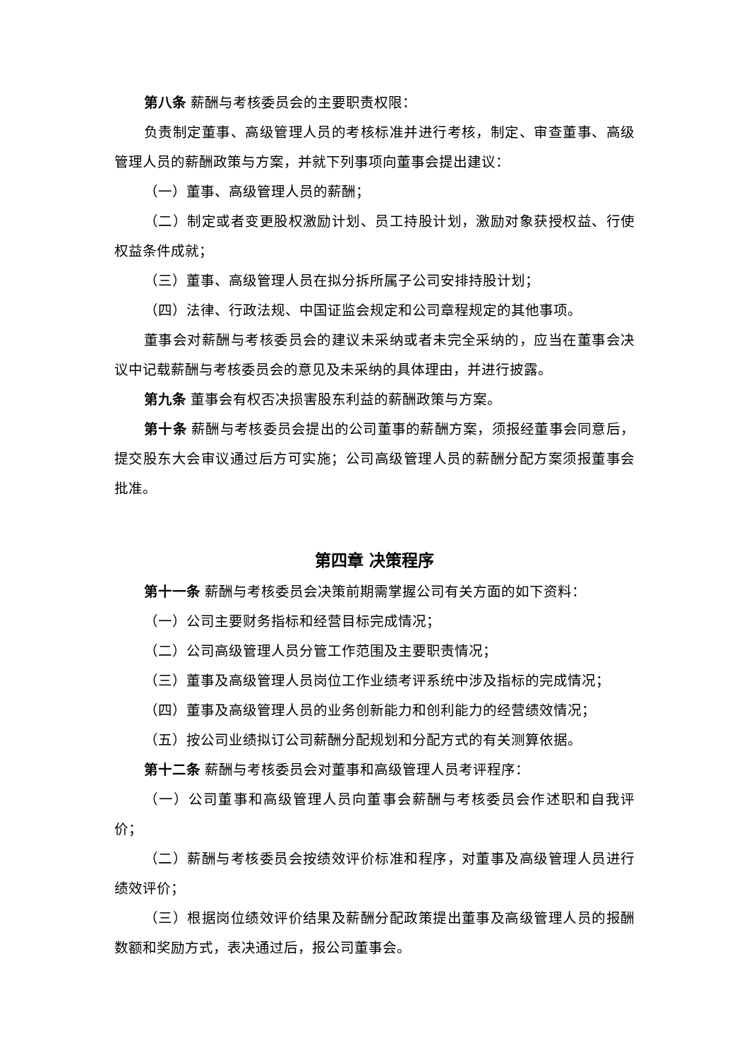第八条 薪酬与考核委员会的主要职责权限：
负责制定董事、高级管理人员的考核标准并进行考核，制定、审查董事、高级管理人员的薪酬政策与方案，并就下列事项向董事会提出建议：
（一）董事、高级管理人员的薪酬；
（二）制定或者变更股权激励计划、员工持股计划，激励对象获授权益、行使权益条件成就；
（三）董事、高级管理人员在拟分拆所属子公司安排持股计划；
（四）法律、行政法规、中国证监会规定和公司章程规定的其他事项。
董事会对薪酬与考核委员会的建议未采纳或者未完全采纳的，应当在董事会决议中记载薪酬与考核委员会的意见及未采纳的具体理由，并进行披露。
第九条 董事会有权否决损害股东利益的薪酬政策与方案。
第十条 薪酬与考核委员会提出的公司董事的薪酬方案，须报经董事会同意后，提交股东大会审议通过后方可实施；公司高级管理人员的薪酬分配方案须报董事会批准。
第四章 决策程序
第十一条 薪酬与考核委员会决策前期需掌握公司有关方面的如下资料：
（一）公司主要财务指标和经营目标完成情况；
（二）公司高级管理人员分管工作范围及主要职责情况；
（三）董事及高级管理人员岗位工作业绩考评系统中涉及指标的完成情况；
（四）董事及高级管理人员的业务创新能力和创利能力的经营绩效情况；
（五）按公司业绩拟订公司薪酬分配规划和分配方式的有关测算依据。
第十二条 薪酬与考核委员会对董事和高级管理人员考评程序：
（一）公司董事和高级管理人员向董事会薪酬与考核委员会作述职和自我评价；
（二）薪酬与考核委员会按绩效评价标准和程序，对董事及高级管理人员进行绩效评价；
（三）根据岗位绩效评价结果及薪酬分配政策提出董事及高级管理人员的报酬数额和奖励方式，表决通过后，报公司董事会。